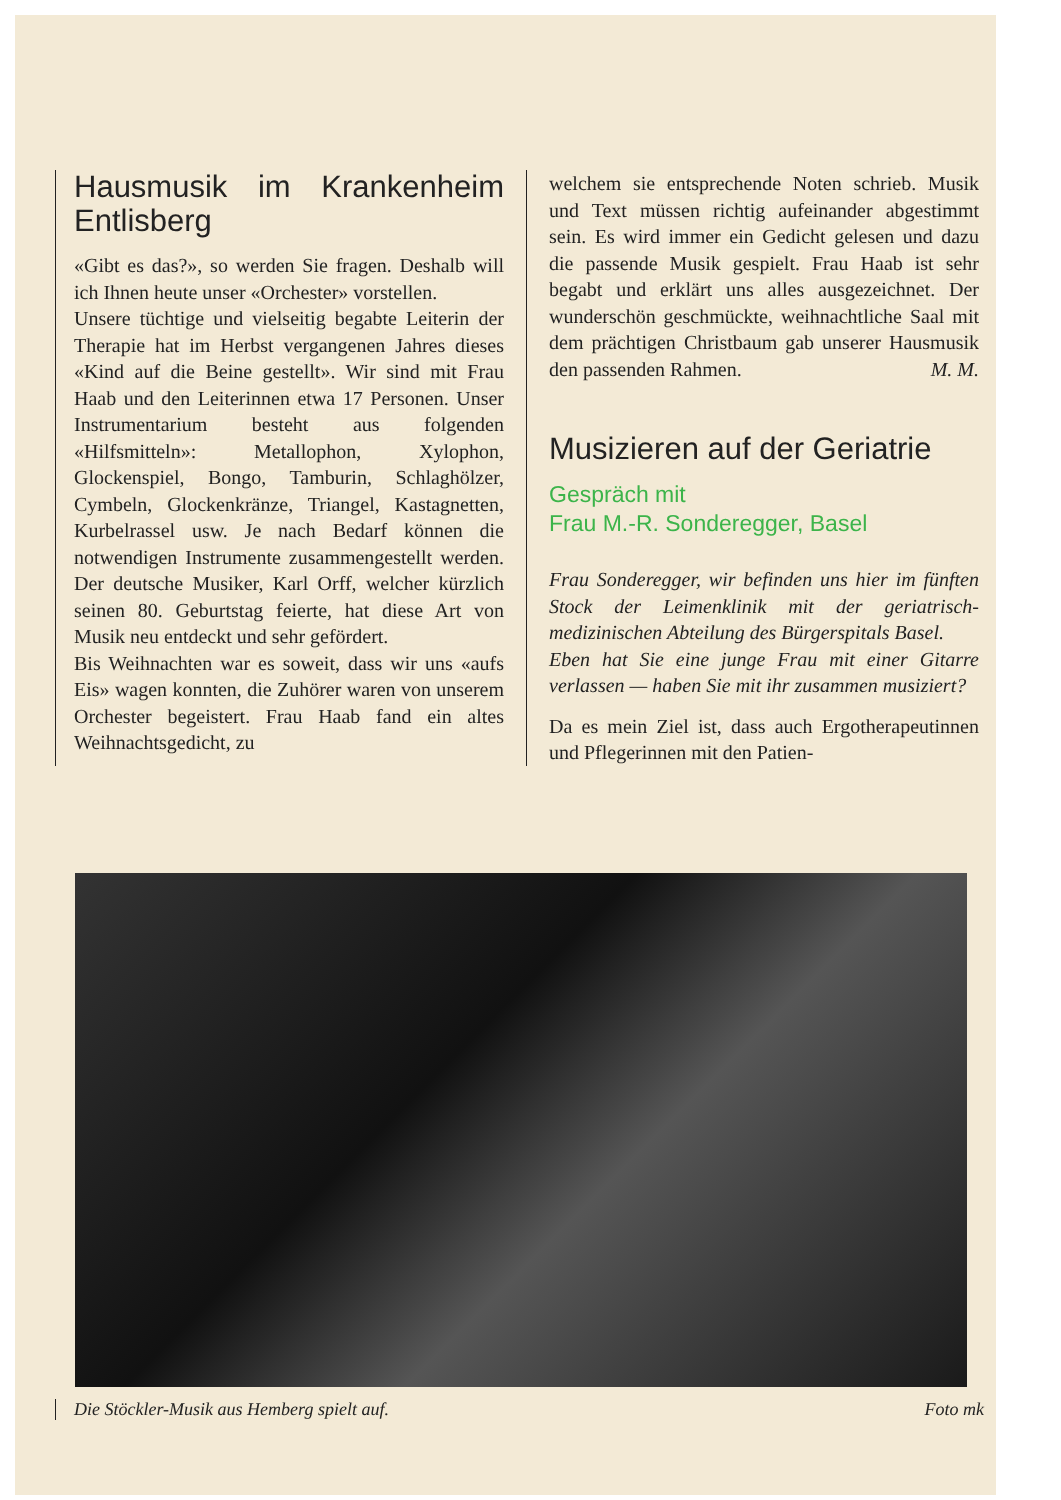Hausmusik im Krankenheim Entlisberg
«Gibt es das?», so werden Sie fragen. Deshalb will ich Ihnen heute unser «Orchester» vorstellen.
Unsere tüchtige und vielseitig begabte Leiterin der Therapie hat im Herbst vergangenen Jahres dieses «Kind auf die Beine gestellt». Wir sind mit Frau Haab und den Leiterinnen etwa 17 Personen. Unser Instrumentarium besteht aus folgenden «Hilfsmitteln»: Metallophon, Xylophon, Glockenspiel, Bongo, Tamburin, Schlaghölzer, Cymbeln, Glockenkränze, Triangel, Kastagnetten, Kurbelrassel usw. Je nach Bedarf können die notwendigen Instrumente zusammengestellt werden. Der deutsche Musiker, Karl Orff, welcher kürzlich seinen 80. Geburtstag feierte, hat diese Art von Musik neu entdeckt und sehr gefördert.
Bis Weihnachten war es soweit, dass wir uns «aufs Eis» wagen konnten, die Zuhörer waren von unserem Orchester begeistert. Frau Haab fand ein altes Weihnachtsgedicht, zu
welchem sie entsprechende Noten schrieb. Musik und Text müssen richtig aufeinander abgestimmt sein. Es wird immer ein Gedicht gelesen und dazu die passende Musik gespielt. Frau Haab ist sehr begabt und erklärt uns alles ausgezeichnet. Der wunderschön geschmückte, weihnachtliche Saal mit dem prächtigen Christbaum gab unserer Hausmusik den passenden Rahmen. M. M.
Musizieren auf der Geriatrie
Gespräch mit
Frau M.-R. Sonderegger, Basel
Frau Sonderegger, wir befinden uns hier im fünften Stock der Leimenklinik mit der geriatrisch-medizinischen Abteilung des Bürgerspitals Basel.
Eben hat Sie eine junge Frau mit einer Gitarre verlassen — haben Sie mit ihr zusammen musiziert?
Da es mein Ziel ist, dass auch Ergotherapeutinnen und Pflegerinnen mit den Patien-
Die Stöckler-Musik aus Hemberg spielt auf. Foto mk